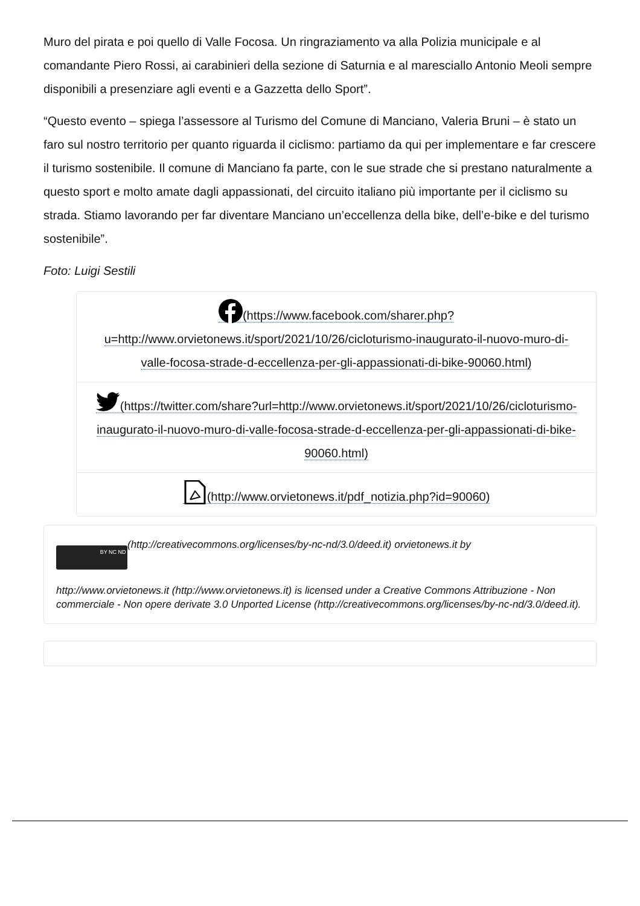Muro del pirata e poi quello di Valle Focosa. Un ringraziamento va alla Polizia municipale e al comandante Piero Rossi, ai carabinieri della sezione di Saturnia e al maresciallo Antonio Meoli sempre disponibili a presenziare agli eventi e a Gazzetta dello Sport”.
“Questo evento – spiega l’assessore al Turismo del Comune di Manciano, Valeria Bruni – è stato un faro sul nostro territorio per quanto riguarda il ciclismo: partiamo da qui per implementare e far crescere il turismo sostenibile. Il comune di Manciano fa parte, con le sue strade che si prestano naturalmente a questo sport e molto amate dagli appassionati, del circuito italiano più importante per il ciclismo su strada. Stiamo lavorando per far diventare Manciano un’eccellenza della bike, dell’e-bike e del turismo sostenibile”.
Foto: Luigi Sestili
(https://www.facebook.com/sharer.php?u=http://www.orvietonews.it/sport/2021/10/26/cicloturismo-inaugurato-il-nuovo-muro-di-valle-focosa-strade-d-eccellenza-per-gli-appassionati-di-bike-90060.html)
(https://twitter.com/share?url=http://www.orvietonews.it/sport/2021/10/26/cicloturismo-inaugurato-il-nuovo-muro-di-valle-focosa-strade-d-eccellenza-per-gli-appassionati-di-bike-90060.html)
(http://www.orvietonews.it/pdf_notizia.php?id=90060)
BY NC ND (http://creativecommons.org/licenses/by-nc-nd/3.0/deed.it) orvietonews.it by
http://www.orvietonews.it (http://www.orvietonews.it) is licensed under a Creative Commons Attribuzione - Non commerciale - Non opere derivate 3.0 Unported License (http://creativecommons.org/licenses/by-nc-nd/3.0/deed.it).